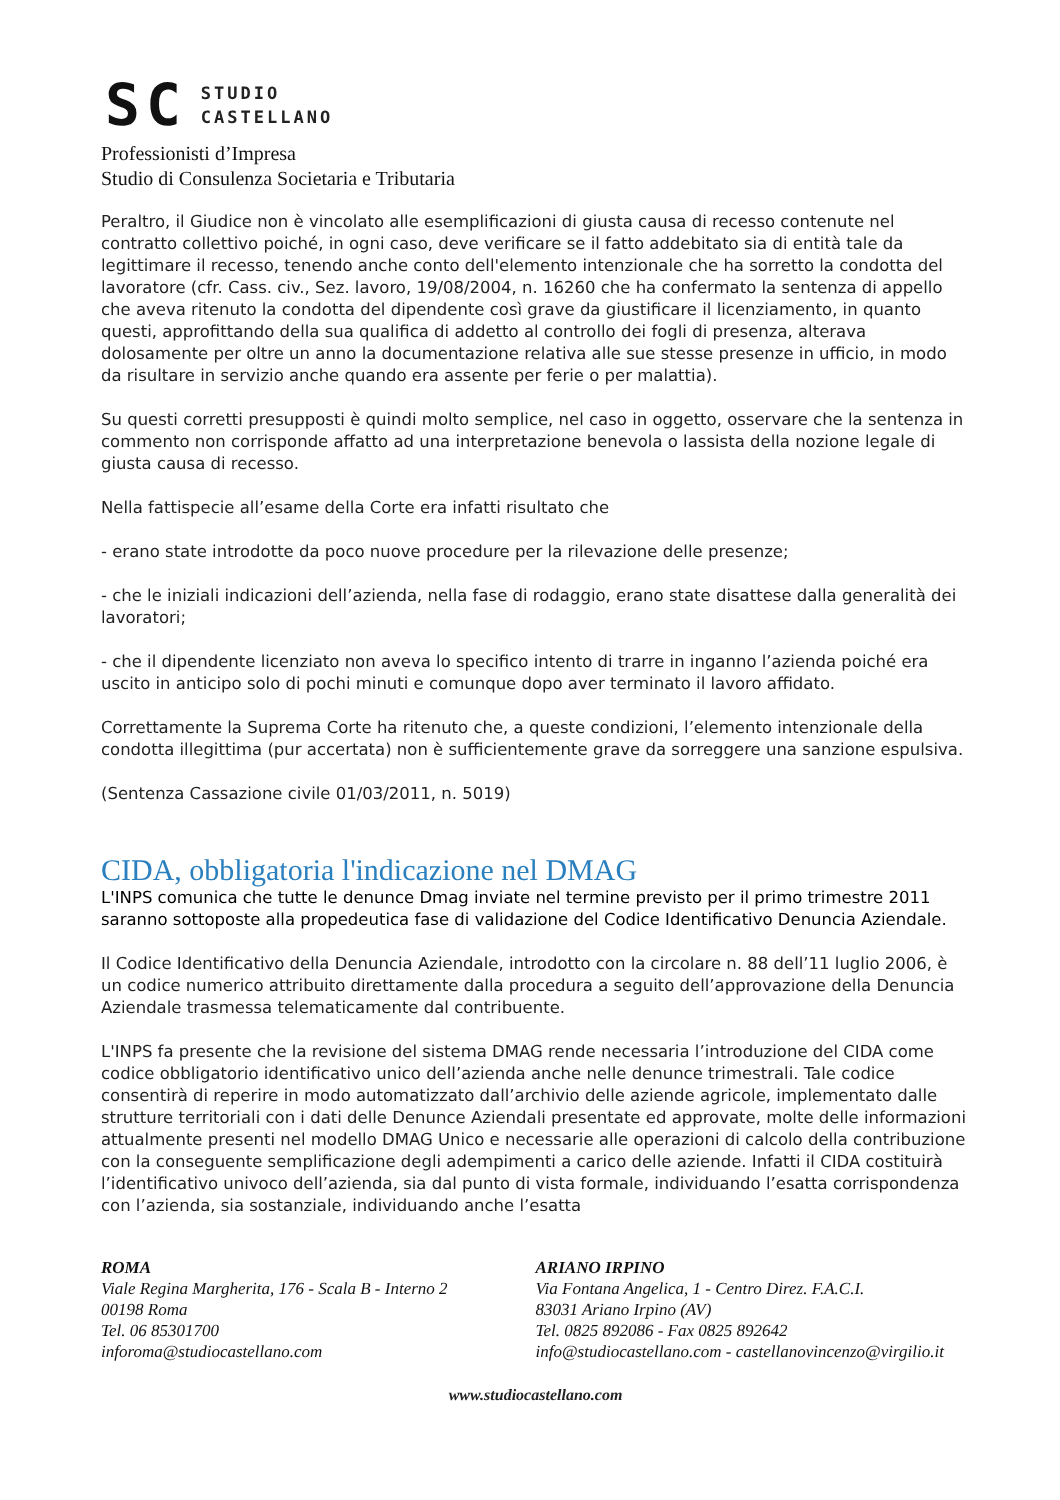SC
STUDIO
CASTELLANO
Professionisti d’Impresa
Studio di Consulenza Societaria e Tributaria
Peraltro, il Giudice non è vincolato alle esemplificazioni di giusta causa di recesso contenute nel contratto collettivo poiché, in ogni caso, deve verificare se il fatto addebitato sia di entità tale da legittimare il recesso, tenendo anche conto dell'elemento intenzionale che ha sorretto la condotta del lavoratore (cfr. Cass. civ., Sez. lavoro, 19/08/2004, n. 16260 che ha confermato la sentenza di appello che aveva ritenuto la condotta del dipendente così grave da giustificare il licenziamento, in quanto questi, approfittando della sua qualifica di addetto al controllo dei fogli di presenza, alterava dolosamente per oltre un anno la documentazione relativa alle sue stesse presenze in ufficio, in modo da risultare in servizio anche quando era assente per ferie o per malattia).
Su questi corretti presupposti è quindi molto semplice, nel caso in oggetto, osservare che la sentenza in commento non corrisponde affatto ad una interpretazione benevola o lassista della nozione legale di giusta causa di recesso.
Nella fattispecie all’esame della Corte era infatti risultato che
- erano state introdotte da poco nuove procedure per la rilevazione delle presenze;
- che le iniziali indicazioni dell’azienda, nella fase di rodaggio, erano state disattese dalla generalità dei lavoratori;
- che il dipendente licenziato non aveva lo specifico intento di trarre in inganno l’azienda poiché era uscito in anticipo solo di pochi minuti e comunque dopo aver terminato il lavoro affidato.
Correttamente la Suprema Corte ha ritenuto che, a queste condizioni, l’elemento intenzionale della condotta illegittima (pur accertata) non è sufficientemente grave da sorreggere una sanzione espulsiva.
(Sentenza Cassazione civile 01/03/2011, n. 5019)
CIDA, obbligatoria l'indicazione nel DMAG
L'INPS comunica che tutte le denunce Dmag inviate nel termine previsto per il primo trimestre 2011 saranno sottoposte alla propedeutica fase di validazione del Codice Identificativo Denuncia Aziendale.
Il Codice Identificativo della Denuncia Aziendale, introdotto con la circolare n. 88 dell’11 luglio 2006, è un codice numerico attribuito direttamente dalla procedura a seguito dell’approvazione della Denuncia Aziendale trasmessa telematicamente dal contribuente.
L'INPS fa presente che la revisione del sistema DMAG rende necessaria l’introduzione del CIDA come codice obbligatorio identificativo unico dell’azienda anche nelle denunce trimestrali. Tale codice consentirà di reperire in modo automatizzato dall’archivio delle aziende agricole, implementato dalle strutture territoriali con i dati delle Denunce Aziendali presentate ed approvate, molte delle informazioni attualmente presenti nel modello DMAG Unico e necessarie alle operazioni di calcolo della contribuzione con la conseguente semplificazione degli adempimenti a carico delle aziende. Infatti il CIDA costituirà l’identificativo univoco dell’azienda, sia dal punto di vista formale, individuando l’esatta corrispondenza con l’azienda, sia sostanziale, individuando anche l’esatta
ROMA
Viale Regina Margherita, 176 - Scala B - Interno 2
00198 Roma
Tel. 06 85301700
inforoma@studiocastellano.com
ARIANO IRPINO
Via Fontana Angelica, 1 - Centro Direz. F.A.C.I.
83031 Ariano Irpino (AV)
Tel. 0825 892086 - Fax 0825 892642
info@studiocastellano.com - castellanovincenzo@virgilio.it
www.studiocastellano.com